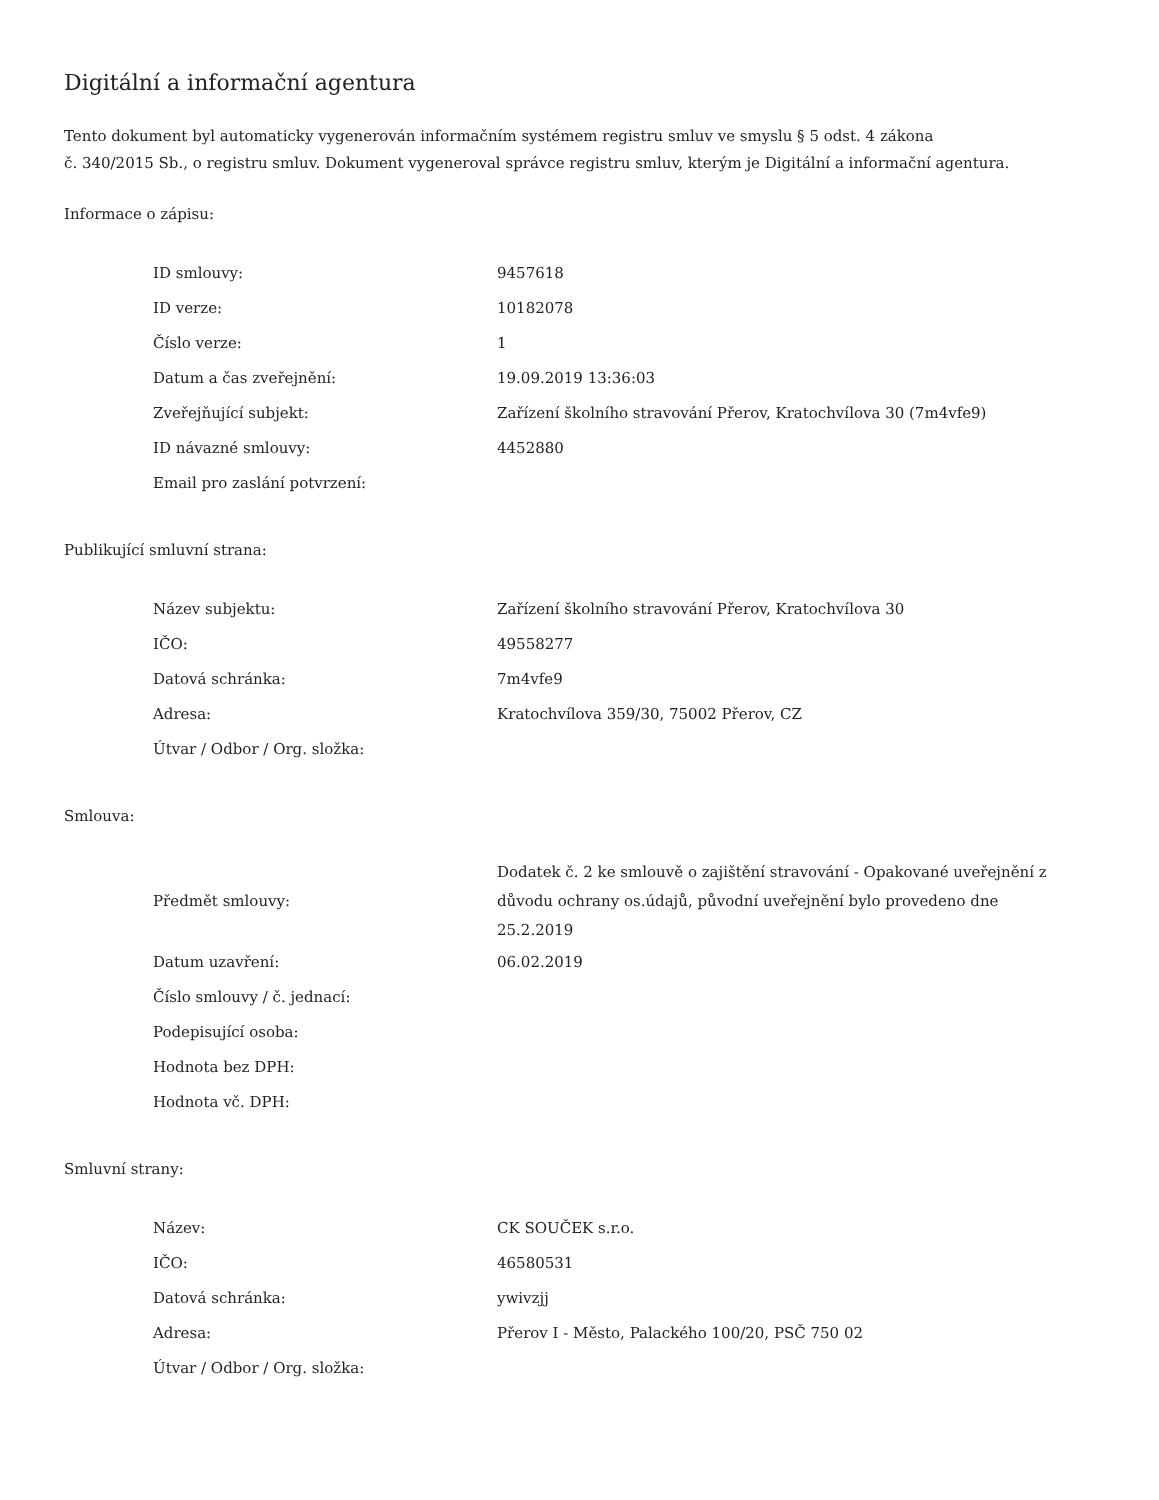Digitální a informační agentura
Tento dokument byl automaticky vygenerován informačním systémem registru smluv ve smyslu § 5 odst. 4 zákona
č. 340/2015 Sb., o registru smluv. Dokument vygeneroval správce registru smluv, kterým je Digitální a informační agentura.
Informace o zápisu:
| ID smlouvy: | 9457618 |
| ID verze: | 10182078 |
| Číslo verze: | 1 |
| Datum a čas zveřejnění: | 19.09.2019 13:36:03 |
| Zveřejňující subjekt: | Zařízení školního stravování Přerov, Kratochvílova 30 (7m4vfe9) |
| ID návazné smlouvy: | 4452880 |
| Email pro zaslání potvrzení: | |
Publikující smluvní strana:
| Název subjektu: | Zařízení školního stravování Přerov, Kratochvílova 30 |
| IČO: | 49558277 |
| Datová schránka: | 7m4vfe9 |
| Adresa: | Kratochvílova 359/30, 75002 Přerov, CZ |
| Útvar / Odbor / Org. složka: | |
Smlouva:
| Předmět smlouvy: | Dodatek č. 2 ke smlouvě o zajištění stravování - Opakované uveřejnění z důvodu ochrany os.údajů, původní uveřejnění bylo provedeno dne 25.2.2019 |
| Datum uzavření: | 06.02.2019 |
| Číslo smlouvy / č. jednací: | |
| Podepisující osoba: | |
| Hodnota bez DPH: | |
| Hodnota vč. DPH: | |
Smluvní strany:
| Název: | CK SOUČEK s.r.o. |
| IČO: | 46580531 |
| Datová schránka: | ywivzjj |
| Adresa: | Přerov I - Město, Palackého 100/20, PSČ 750 02 |
| Útvar / Odbor / Org. složka: | |